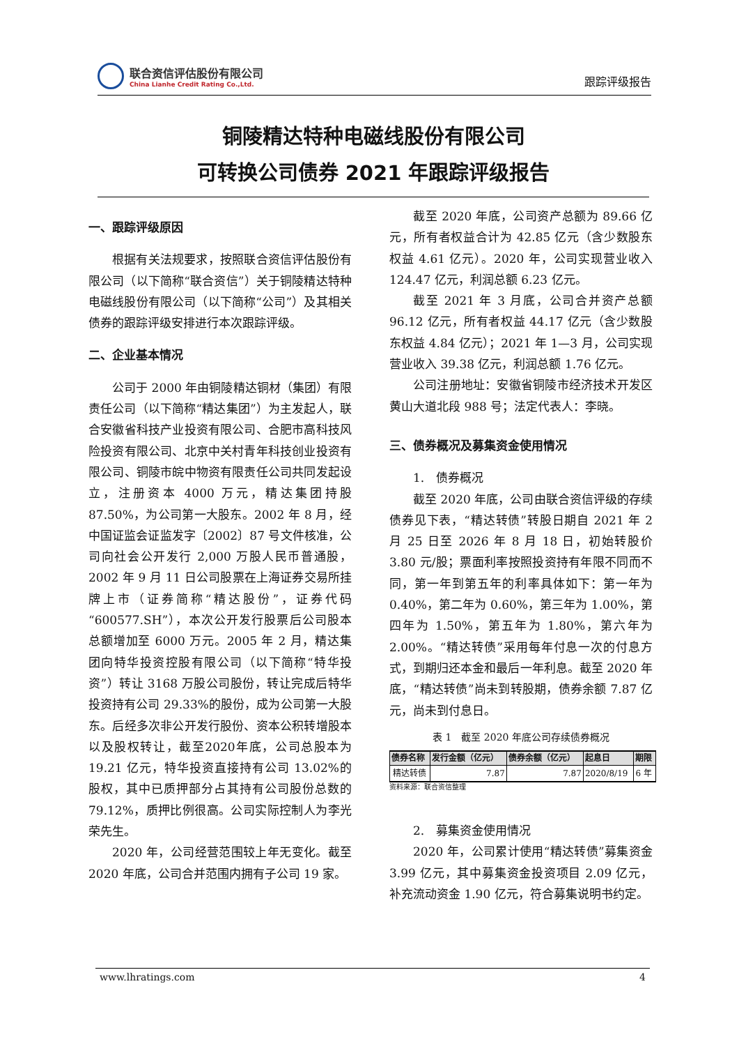联合资信评估股份有限公司
China Lianhe Credit Rating Co.,Ltd.
跟踪评级报告
铜陵精达特种电磁线股份有限公司
可转换公司债券 2021 年跟踪评级报告
一、跟踪评级原因
根据有关法规要求，按照联合资信评估股份有限公司（以下简称“联合资信”）关于铜陵精达特种电磁线股份有限公司（以下简称“公司”）及其相关债券的跟踪评级安排进行本次跟踪评级。
二、企业基本情况
公司于 2000 年由铜陵精达铜材（集团）有限责任公司（以下简称“精达集团”）为主发起人，联合安徽省科技产业投资有限公司、合肥市高科技风险投资有限公司、北京中关村青年科技创业投资有限公司、铜陵市皖中物资有限责任公司共同发起设立，注册资本 4000 万元，精达集团持股 87.50%，为公司第一大股东。2002 年 8 月，经中国证监会证监发字〔2002〕87 号文件核准，公司向社会公开发行 2,000 万股人民币普通股，2002 年 9 月 11 日公司股票在上海证券交易所挂牌上市（证券简称“精达股份”，证券代码“600577.SH”），本次公开发行股票后公司股本总额增加至 6000 万元。2005 年 2 月，精达集团向特华投资控股有限公司（以下简称“特华投资”）转让 3168 万股公司股份，转让完成后特华投资持有公司 29.33%的股份，成为公司第一大股东。后经多次非公开发行股份、资本公积转增股本以及股权转让，截至2020年底，公司总股本为 19.21 亿元，特华投资直接持有公司 13.02%的股权，其中已质押部分占其持有公司股份总数的 79.12%，质押比例很高。公司实际控制人为李光荣先生。
2020 年，公司经营范围较上年无变化。截至 2020 年底，公司合并范围内拥有子公司 19 家。
截至 2020 年底，公司资产总额为 89.66 亿元，所有者权益合计为 42.85 亿元（含少数股东权益 4.61 亿元）。2020 年，公司实现营业收入 124.47 亿元，利润总额 6.23 亿元。
截至 2021 年 3 月底，公司合并资产总额 96.12 亿元，所有者权益 44.17 亿元（含少数股东权益 4.84 亿元）；2021 年 1—3 月，公司实现营业收入 39.38 亿元，利润总额 1.76 亿元。
公司注册地址：安徽省铜陵市经济技术开发区黄山大道北段 988 号；法定代表人：李晓。
三、债券概况及募集资金使用情况
1.　债券概况
截至 2020 年底，公司由联合资信评级的存续债券见下表，“精达转债”转股日期自 2021 年 2 月 25 日至 2026 年 8 月 18 日，初始转股价 3.80 元/股；票面利率按照投资持有年限不同而不同，第一年到第五年的利率具体如下：第一年为 0.40%，第二年为 0.60%，第三年为 1.00%，第四年为 1.50%，第五年为 1.80%，第六年为 2.00%。“精达转债”采用每年付息一次的付息方式，到期归还本金和最后一年利息。截至 2020 年底，“精达转债”尚未到转股期，债券余额 7.87 亿元，尚未到付息日。
表 1　截至 2020 年底公司存续债券概况
| 债券名称 | 发行金额（亿元） | 债券余额（亿元） | 起息日 | 期限 |
| --- | --- | --- | --- | --- |
| 精达转债 | 7.87 | 7.87 | 2020/8/19 | 6 年 |
资料来源：联合资信整理
2.　募集资金使用情况
2020 年，公司累计使用“精达转债”募集资金 3.99 亿元，其中募集资金投资项目 2.09 亿元，补充流动资金 1.90 亿元，符合募集说明书约定。
www.lhratings.com 4